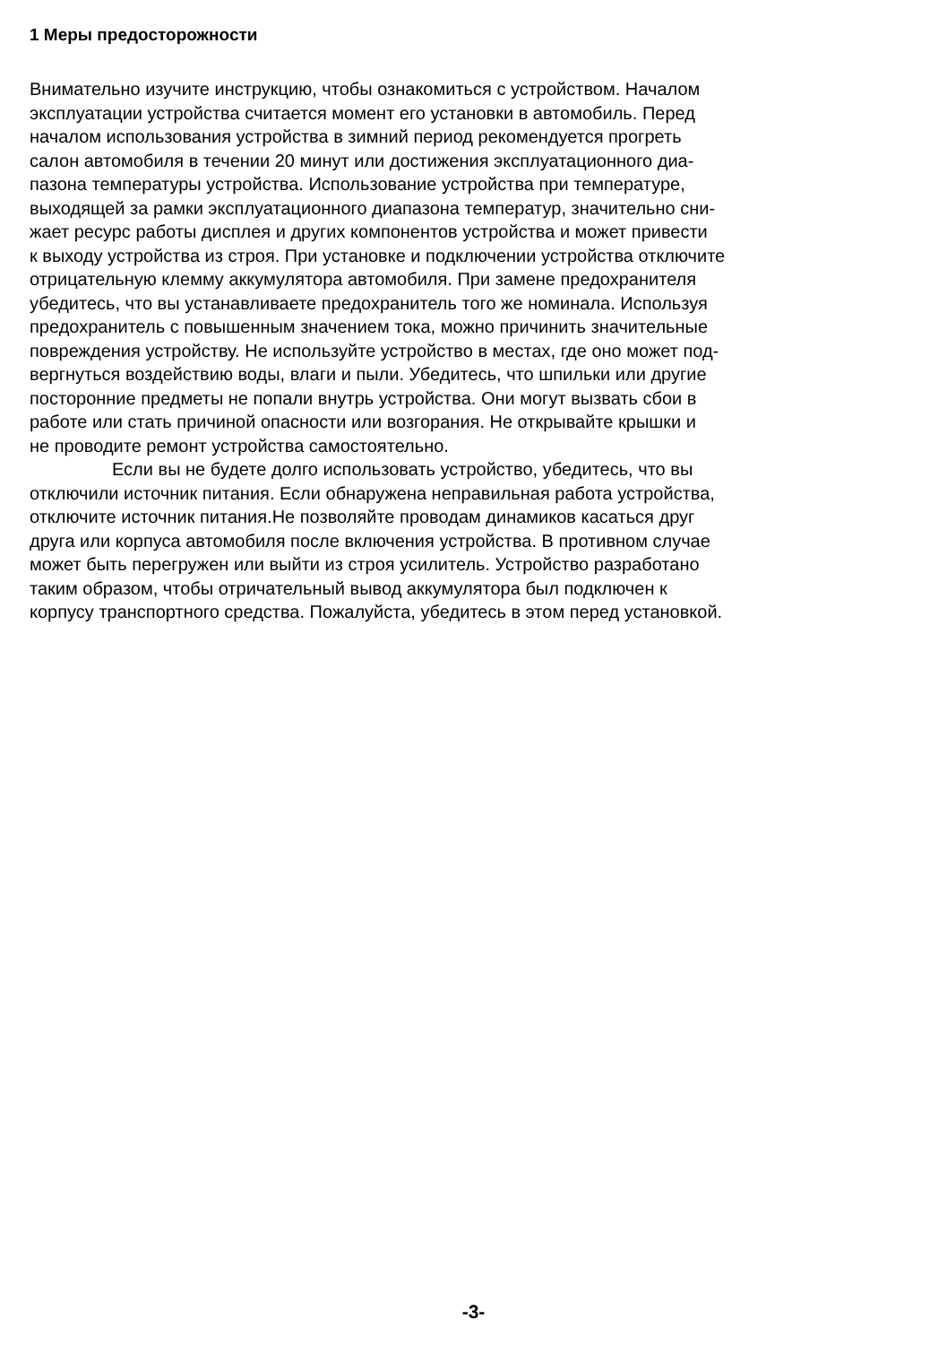1 Меры предосторожности
Внимательно изучите инструкцию, чтобы ознакомиться с устройством. Началом
эксплуатации устройства считается момент его установки в автомобиль. Перед
началом использования устройства в зимний период рекомендуется прогреть
салон автомобиля в течении 20 минут или достижения эксплуатационного диа-
пазона температуры устройства. Использование устройства при температуре,
выходящей за рамки эксплуатационного диапазона температур, значительно сни-
жает ресурс работы дисплея и других компонентов устройства и может привести
к выходу устройства из строя. При установке и подключении устройства отключите
отрицательную клемму аккумулятора автомобиля. При замене предохранителя
убедитесь, что вы устанавливаете предохранитель того же номинала. Используя
предохранитель с повышенным значением тока, можно причинить значительные
повреждения устройству. Не используйте устройство в местах, где оно может под-
вергнуться воздействию воды, влаги и пыли. Убедитесь, что шпильки или другие
посторонние предметы не попали внутрь устройства. Они могут вызвать сбои в
работе или стать причиной опасности или возгорания. Не открывайте крышки и
не проводите ремонт устройства самостоятельно.
Если вы не будете долго использовать устройство, убедитесь, что вы
отключили источник питания. Если обнаружена неправильная работа устройства,
отключите источник питания.Не позволяйте проводам динамиков касаться друг
друга или корпуса автомобиля после включения устройства. В противном случае
может быть перегружен или выйти из строя усилитель. Устройство разработано
таким образом, чтобы отричательный вывод аккумулятора был подключен к
корпусу транспортного средства. Пожалуйста, убедитесь в этом перед установкой.
-3-